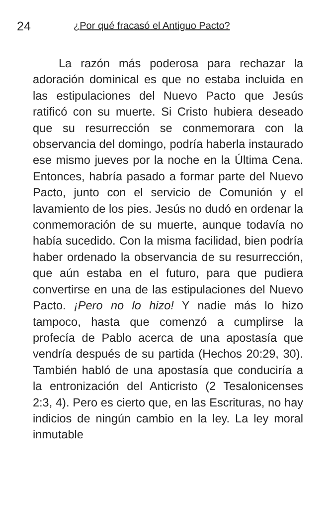24 ¿Por qué fracasó el Antiguo Pacto?
La razón más poderosa para rechazar la adoración dominical es que no estaba incluida en las estipulaciones del Nuevo Pacto que Jesús ratificó con su muerte. Si Cristo hubiera deseado que su resurrección se conmemorara con la observancia del domingo, podría haberla instaurado ese mismo jueves por la noche en la Última Cena. Entonces, habría pasado a formar parte del Nuevo Pacto, junto con el servicio de Comunión y el lavamiento de los pies. Jesús no dudó en ordenar la conmemoración de su muerte, aunque todavía no había sucedido. Con la misma facilidad, bien podría haber ordenado la observancia de su resurrección, que aún estaba en el futuro, para que pudiera convertirse en una de las estipulaciones del Nuevo Pacto. ¡Pero no lo hizo! Y nadie más lo hizo tampoco, hasta que comenzó a cumplirse la profecía de Pablo acerca de una apostasía que vendría después de su partida (Hechos 20:29, 30). También habló de una apostasía que conduciría a la entronización del Anticristo (2 Tesalonicenses 2:3, 4). Pero es cierto que, en las Escrituras, no hay indicios de ningún cambio en la ley. La ley moral inmutable